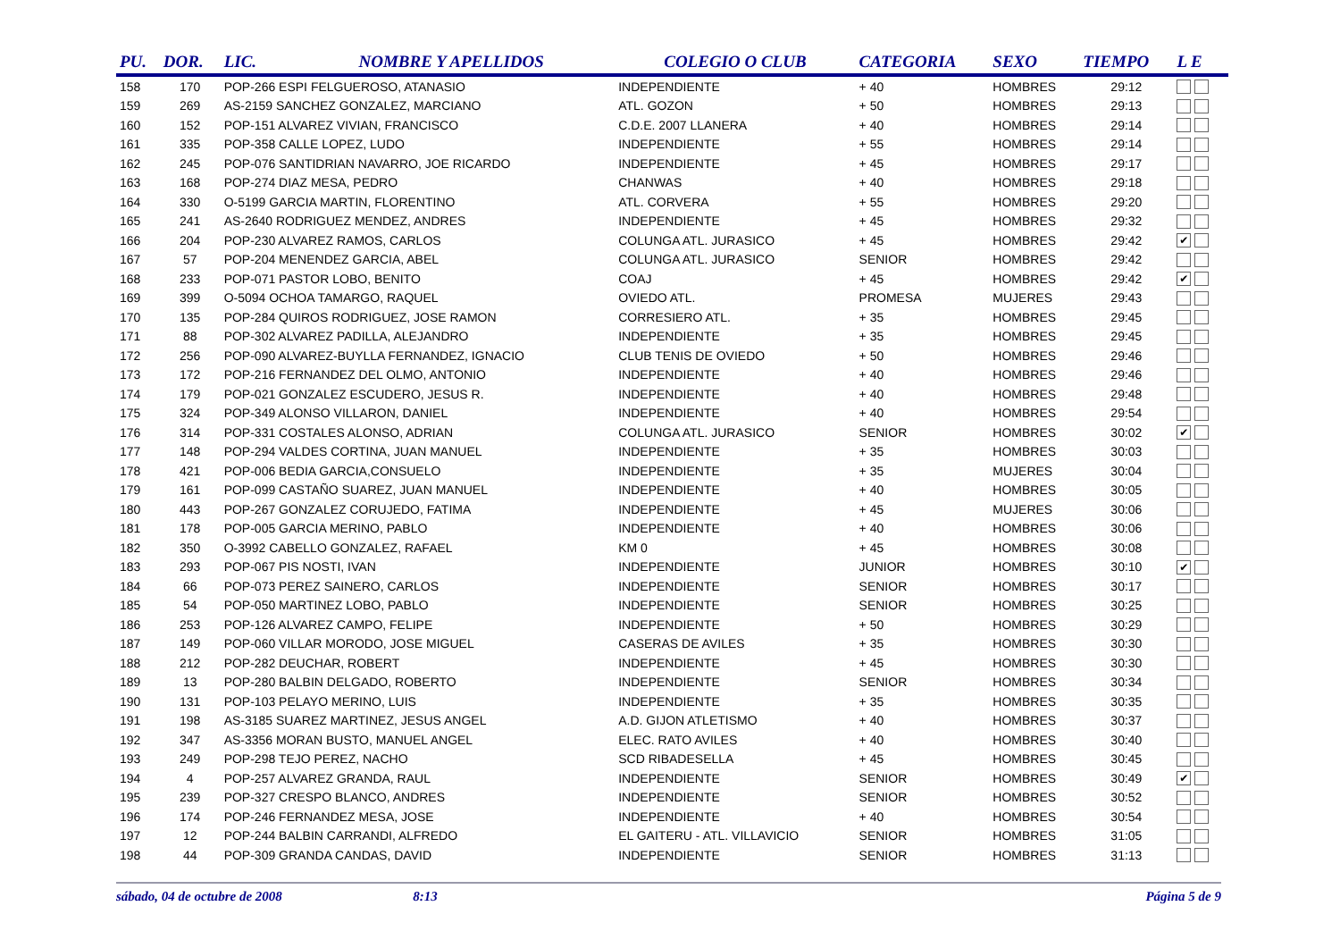| PU. | DOR. | LIC. | NOMBRE Y APELLIDOS | COLEGIO O CLUB | CATEGORIA | SEXO | TIEMPO | L E |
| --- | --- | --- | --- | --- | --- | --- | --- | --- |
| 158 | 170 | POP-266 ESPI FELGUEROSO, ATANASIO | | INDEPENDIENTE | + 40 | HOMBRES | 29:12 | |
| 159 | 269 | AS-2159 SANCHEZ GONZALEZ, MARCIANO | | ATL. GOZON | + 50 | HOMBRES | 29:13 | |
| 160 | 152 | POP-151 ALVAREZ VIVIAN, FRANCISCO | | C.D.E. 2007 LLANERA | + 40 | HOMBRES | 29:14 | |
| 161 | 335 | POP-358 CALLE LOPEZ, LUDO | | INDEPENDIENTE | + 55 | HOMBRES | 29:14 | |
| 162 | 245 | POP-076 SANTIDRIAN NAVARRO, JOE RICARDO | | INDEPENDIENTE | + 45 | HOMBRES | 29:17 | |
| 163 | 168 | POP-274 DIAZ MESA, PEDRO | | CHANWAS | + 40 | HOMBRES | 29:18 | |
| 164 | 330 | O-5199 GARCIA MARTIN, FLORENTINO | | ATL. CORVERA | + 55 | HOMBRES | 29:20 | |
| 165 | 241 | AS-2640 RODRIGUEZ MENDEZ, ANDRES | | INDEPENDIENTE | + 45 | HOMBRES | 29:32 | |
| 166 | 204 | POP-230 ALVAREZ RAMOS, CARLOS | | COLUNGA ATL. JURASICO | + 45 | HOMBRES | 29:42 | ✔ |
| 167 | 57 | POP-204 MENENDEZ GARCIA, ABEL | | COLUNGA ATL. JURASICO | SENIOR | HOMBRES | 29:42 | |
| 168 | 233 | POP-071 PASTOR LOBO, BENITO | | COAJ | + 45 | HOMBRES | 29:42 | ✔ |
| 169 | 399 | O-5094 OCHOA TAMARGO, RAQUEL | | OVIEDO ATL. | PROMESA | MUJERES | 29:43 | |
| 170 | 135 | POP-284 QUIROS RODRIGUEZ, JOSE RAMON | | CORRESIERO ATL. | + 35 | HOMBRES | 29:45 | |
| 171 | 88 | POP-302 ALVAREZ PADILLA, ALEJANDRO | | INDEPENDIENTE | + 35 | HOMBRES | 29:45 | |
| 172 | 256 | POP-090 ALVAREZ-BUYLLA FERNANDEZ, IGNACIO | | CLUB TENIS DE OVIEDO | + 50 | HOMBRES | 29:46 | |
| 173 | 172 | POP-216 FERNANDEZ DEL OLMO, ANTONIO | | INDEPENDIENTE | + 40 | HOMBRES | 29:46 | |
| 174 | 179 | POP-021 GONZALEZ ESCUDERO, JESUS R. | | INDEPENDIENTE | + 40 | HOMBRES | 29:48 | |
| 175 | 324 | POP-349 ALONSO VILLARON, DANIEL | | INDEPENDIENTE | + 40 | HOMBRES | 29:54 | |
| 176 | 314 | POP-331 COSTALES ALONSO, ADRIAN | | COLUNGA ATL. JURASICO | SENIOR | HOMBRES | 30:02 | ✔ |
| 177 | 148 | POP-294 VALDES CORTINA, JUAN MANUEL | | INDEPENDIENTE | + 35 | HOMBRES | 30:03 | |
| 178 | 421 | POP-006 BEDIA GARCIA,CONSUELO | | INDEPENDIENTE | + 35 | MUJERES | 30:04 | |
| 179 | 161 | POP-099 CASTAÑO SUAREZ, JUAN MANUEL | | INDEPENDIENTE | + 40 | HOMBRES | 30:05 | |
| 180 | 443 | POP-267 GONZALEZ CORUJEDO, FATIMA | | INDEPENDIENTE | + 45 | MUJERES | 30:06 | |
| 181 | 178 | POP-005 GARCIA MERINO, PABLO | | INDEPENDIENTE | + 40 | HOMBRES | 30:06 | |
| 182 | 350 | O-3992 CABELLO GONZALEZ, RAFAEL | | KM 0 | + 45 | HOMBRES | 30:08 | |
| 183 | 293 | POP-067 PIS NOSTI, IVAN | | INDEPENDIENTE | JUNIOR | HOMBRES | 30:10 | ✔ |
| 184 | 66 | POP-073 PEREZ SAINERO, CARLOS | | INDEPENDIENTE | SENIOR | HOMBRES | 30:17 | |
| 185 | 54 | POP-050 MARTINEZ LOBO, PABLO | | INDEPENDIENTE | SENIOR | HOMBRES | 30:25 | |
| 186 | 253 | POP-126 ALVAREZ CAMPO, FELIPE | | INDEPENDIENTE | + 50 | HOMBRES | 30:29 | |
| 187 | 149 | POP-060 VILLAR MORODO, JOSE MIGUEL | | CASERAS DE AVILES | + 35 | HOMBRES | 30:30 | |
| 188 | 212 | POP-282 DEUCHAR, ROBERT | | INDEPENDIENTE | + 45 | HOMBRES | 30:30 | |
| 189 | 13 | POP-280 BALBIN DELGADO, ROBERTO | | INDEPENDIENTE | SENIOR | HOMBRES | 30:34 | |
| 190 | 131 | POP-103 PELAYO MERINO, LUIS | | INDEPENDIENTE | + 35 | HOMBRES | 30:35 | |
| 191 | 198 | AS-3185 SUAREZ MARTINEZ, JESUS ANGEL | | A.D. GIJON ATLETISMO | + 40 | HOMBRES | 30:37 | |
| 192 | 347 | AS-3356 MORAN BUSTO, MANUEL ANGEL | | ELEC. RATO AVILES | + 40 | HOMBRES | 30:40 | |
| 193 | 249 | POP-298 TEJO PEREZ, NACHO | | SCD RIBADESELLA | + 45 | HOMBRES | 30:45 | |
| 194 | 4 | POP-257 ALVAREZ GRANDA, RAUL | | INDEPENDIENTE | SENIOR | HOMBRES | 30:49 | ✔ |
| 195 | 239 | POP-327 CRESPO BLANCO, ANDRES | | INDEPENDIENTE | SENIOR | HOMBRES | 30:52 | |
| 196 | 174 | POP-246 FERNANDEZ MESA, JOSE | | INDEPENDIENTE | + 40 | HOMBRES | 30:54 | |
| 197 | 12 | POP-244 BALBIN CARRANDI, ALFREDO | | EL GAITERU - ATL. VILLAVICIO | SENIOR | HOMBRES | 31:05 | |
| 198 | 44 | POP-309 GRANDA CANDAS, DAVID | | INDEPENDIENTE | SENIOR | HOMBRES | 31:13 | |
sábado, 04 de octubre de 2008 8:13 Página 5 de 9